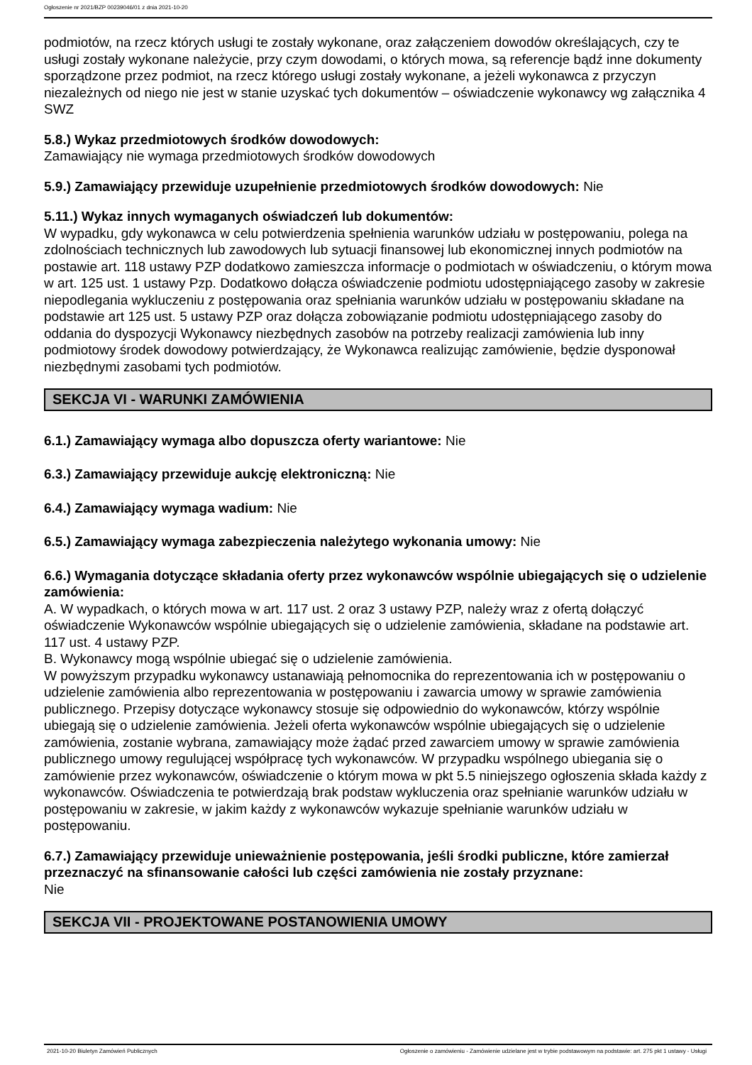Ogłoszenie nr 2021/BZP 00239046/01 z dnia 2021-10-20
podmiotów, na rzecz których usługi te zostały wykonane, oraz załączeniem dowodów określających, czy te usługi zostały wykonane należycie, przy czym dowodami, o których mowa, są referencje bądź inne dokumenty sporządzone przez podmiot, na rzecz którego usługi zostały wykonane, a jeżeli wykonawca z przyczyn niezależnych od niego nie jest w stanie uzyskać tych dokumentów – oświadczenie wykonawcy wg załącznika 4 SWZ
5.8.) Wykaz przedmiotowych środków dowodowych:
Zamawiający nie wymaga przedmiotowych środków dowodowych
5.9.) Zamawiający przewiduje uzupełnienie przedmiotowych środków dowodowych: Nie
5.11.) Wykaz innych wymaganych oświadczeń lub dokumentów:
W wypadku, gdy wykonawca w celu potwierdzenia spełnienia warunków udziału w postępowaniu, polega na zdolnościach technicznych lub zawodowych lub sytuacji finansowej lub ekonomicznej innych podmiotów na postawie art. 118 ustawy PZP dodatkowo zamieszcza informacje o podmiotach w oświadczeniu, o którym mowa w art. 125 ust. 1 ustawy Pzp. Dodatkowo dołącza oświadczenie podmiotu udostępniającego zasoby w zakresie niepodlegania wykluczeniu z postępowania oraz spełniania warunków udziału w postępowaniu składane na podstawie art 125 ust. 5 ustawy PZP oraz dołącza zobowiązanie podmiotu udostępniającego zasoby do oddania do dyspozycji Wykonawcy niezbędnych zasobów na potrzeby realizacji zamówienia lub inny podmiotowy środek dowodowy potwierdzający, że Wykonawca realizując zamówienie, będzie dysponował niezbędnymi zasobami tych podmiotów.
SEKCJA VI - WARUNKI ZAMÓWIENIA
6.1.) Zamawiający wymaga albo dopuszcza oferty wariantowe: Nie
6.3.) Zamawiający przewiduje aukcję elektroniczną: Nie
6.4.) Zamawiający wymaga wadium: Nie
6.5.) Zamawiający wymaga zabezpieczenia należytego wykonania umowy: Nie
6.6.) Wymagania dotyczące składania oferty przez wykonawców wspólnie ubiegających się o udzielenie zamówienia:
A. W wypadkach, o których mowa w art. 117 ust. 2 oraz 3 ustawy PZP, należy wraz z ofertą dołączyć oświadczenie Wykonawców wspólnie ubiegających się o udzielenie zamówienia, składane na podstawie art. 117 ust. 4 ustawy PZP.
B. Wykonawcy mogą wspólnie ubiegać się o udzielenie zamówienia.
W powyższym przypadku wykonawcy ustanawiają pełnomocnika do reprezentowania ich w postępowaniu o udzielenie zamówienia albo reprezentowania w postępowaniu i zawarcia umowy w sprawie zamówienia publicznego. Przepisy dotyczące wykonawcy stosuje się odpowiednio do wykonawców, którzy wspólnie ubiegają się o udzielenie zamówienia. Jeżeli oferta wykonawców wspólnie ubiegających się o udzielenie zamówienia, zostanie wybrana, zamawiający może żądać przed zawarciem umowy w sprawie zamówienia publicznego umowy regulującej współpracę tych wykonawców. W przypadku wspólnego ubiegania się o zamówienie przez wykonawców, oświadczenie o którym mowa w pkt 5.5 niniejszego ogłoszenia składa każdy z wykonawców. Oświadczenia te potwierdzają brak podstaw wykluczenia oraz spełnianie warunków udziału w postępowaniu w zakresie, w jakim każdy z wykonawców wykazuje spełnianie warunków udziału w postępowaniu.
6.7.) Zamawiający przewiduje unieważnienie postępowania, jeśli środki publiczne, które zamierzał przeznaczyć na sfinansowanie całości lub części zamówienia nie zostały przyznane:
Nie
SEKCJA VII - PROJEKTOWANE POSTANOWIENIA UMOWY
2021-10-20 Biuletyn Zamówień Publicznych Ogłoszenie o zamówieniu - Zamówienie udzielane jest w trybie podstawowym na podstawie: art. 275 pkt 1 ustawy - Usługi